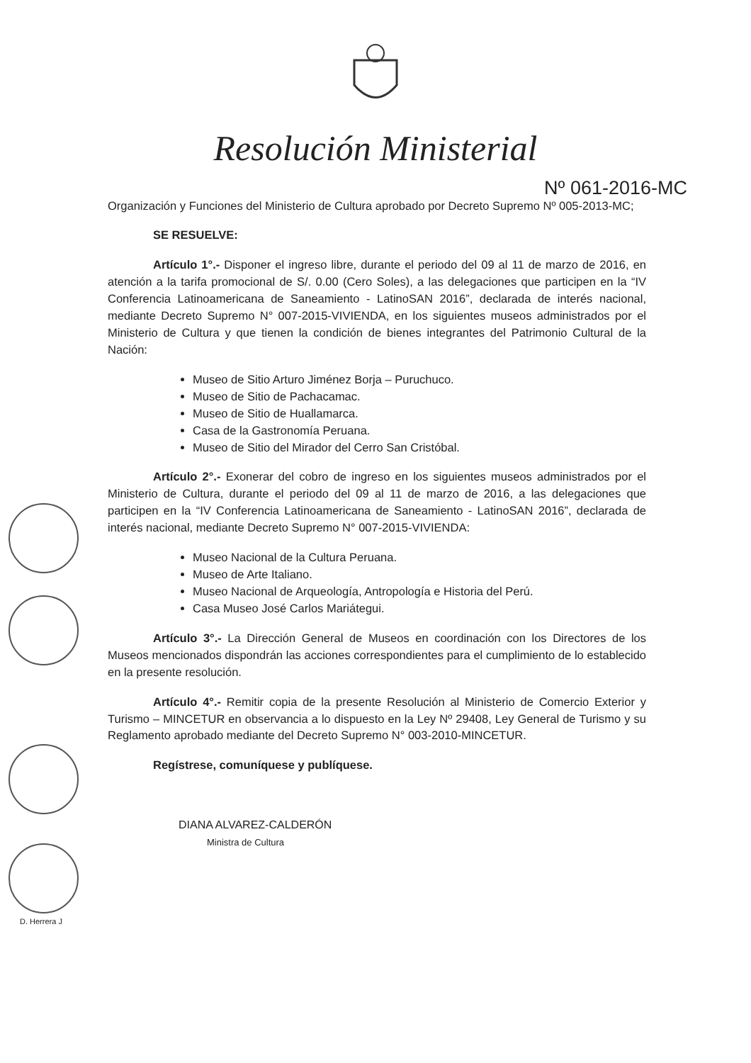Resolución Ministerial
Nº 061-2016-MC
Organización y Funciones del Ministerio de Cultura aprobado por Decreto Supremo Nº 005-2013-MC;
SE RESUELVE:
Artículo 1°.- Disponer el ingreso libre, durante el periodo del 09 al 11 de marzo de 2016, en atención a la tarifa promocional de S/. 0.00 (Cero Soles), a las delegaciones que participen en la “IV Conferencia Latinoamericana de Saneamiento - LatinoSAN 2016”, declarada de interés nacional, mediante Decreto Supremo N° 007-2015-VIVIENDA, en los siguientes museos administrados por el Ministerio de Cultura y que tienen la condición de bienes integrantes del Patrimonio Cultural de la Nación:
Museo de Sitio Arturo Jiménez Borja – Puruchuco.
Museo de Sitio de Pachacamac.
Museo de Sitio de Huallamarca.
Casa de la Gastronomía Peruana.
Museo de Sitio del Mirador del Cerro San Cristóbal.
Artículo 2°.- Exonerar del cobro de ingreso en los siguientes museos administrados por el Ministerio de Cultura, durante el periodo del 09 al 11 de marzo de 2016, a las delegaciones que participen en la “IV Conferencia Latinoamericana de Saneamiento - LatinoSAN 2016”, declarada de interés nacional, mediante Decreto Supremo N° 007-2015-VIVIENDA:
Museo Nacional de la Cultura Peruana.
Museo de Arte Italiano.
Museo Nacional de Arqueología, Antropología e Historia del Perú.
Casa Museo José Carlos Mariátegui.
Artículo 3°.- La Dirección General de Museos en coordinación con los Directores de los Museos mencionados dispondrán las acciones correspondientes para el cumplimiento de lo establecido en la presente resolución.
Artículo 4°.- Remitir copia de la presente Resolución al Ministerio de Comercio Exterior y Turismo – MINCETUR en observancia a lo dispuesto en la Ley Nº 29408, Ley General de Turismo y su Reglamento aprobado mediante del Decreto Supremo N° 003-2010-MINCETUR.
Regístrese, comuníquese y publíquese.
DIANA ALVAREZ-CALDERÓN
Ministra de Cultura
D. Herrera J